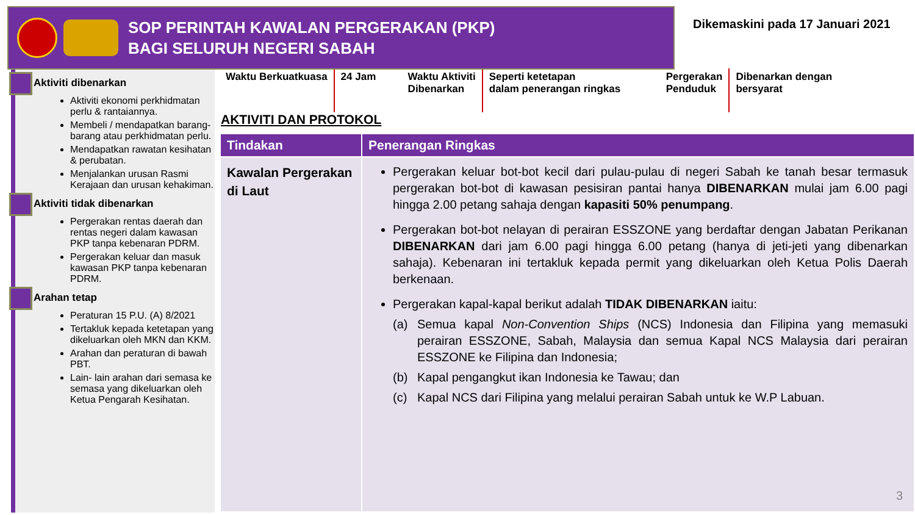SOP PERINTAH KAWALAN PERGERAKAN (PKP)
BAGI SELURUH NEGERI SABAH
Dikemaskini pada 17 Januari 2021
Aktiviti dibenarkan
Aktiviti ekonomi perkhidmatan perlu & rantaiannya.
Membeli / mendapatkan barang-barang atau perkhidmatan perlu.
Mendapatkan rawatan kesihatan & perubatan.
Menjalankan urusan Rasmi Kerajaan dan urusan kehakiman.
Aktiviti tidak dibenarkan
Pergerakan rentas daerah dan rentas negeri dalam kawasan PKP tanpa kebenaran PDRM.
Pergerakan keluar dan masuk kawasan PKP tanpa kebenaran PDRM.
Arahan tetap
Peraturan 15 P.U. (A) 8/2021
Tertakluk kepada ketetapan yang dikeluarkan oleh MKN dan KKM.
Arahan dan peraturan di bawah PBT.
Lain- lain arahan dari semasa ke semasa yang dikeluarkan oleh Ketua Pengarah Kesihatan.
Waktu Berkuatkuasa 24 Jam Waktu Aktiviti
Dibenarkan
Seperti ketetapan
dalam penerangan ringkas
Pergerakan
Penduduk
Dibenarkan dengan
bersyarat
AKTIVITI DAN PROTOKOL
| Tindakan | Penerangan Ringkas |
| --- | --- |
| Kawalan Pergerakan di Laut | Pergerakan keluar bot-bot kecil dari pulau-pulau di negeri Sabah ke tanah besar termasuk pergerakan bot-bot di kawasan pesisiran pantai hanya DIBENARKAN mulai jam 6.00 pagi hingga 2.00 petang sahaja dengan kapasiti 50% penumpang . Pergerakan bot-bot nelayan di perairan ESSZONE yang berdaftar dengan Jabatan Perikanan DIBENARKAN dari jam 6.00 pagi hingga 6.00 petang (hanya di jeti-jeti yang dibenarkan sahaja). Kebenaran ini tertakluk kepada permit yang dikeluarkan oleh Ketua Polis Daerah berkenaan. Pergerakan kapal-kapal berikut adalah TIDAK DIBENARKAN iaitu: (a) Semua kapal Non-Convention Ships (NCS) Indonesia dan Filipina yang memasuki perairan ESSZONE, Sabah, Malaysia dan semua Kapal NCS Malaysia dari perairan ESSZONE ke Filipina dan Indonesia; (b) Kapal pengangkut ikan Indonesia ke Tawau; dan (c) Kapal NCS dari Filipina yang melalui perairan Sabah untuk ke W.P Labuan. |
3